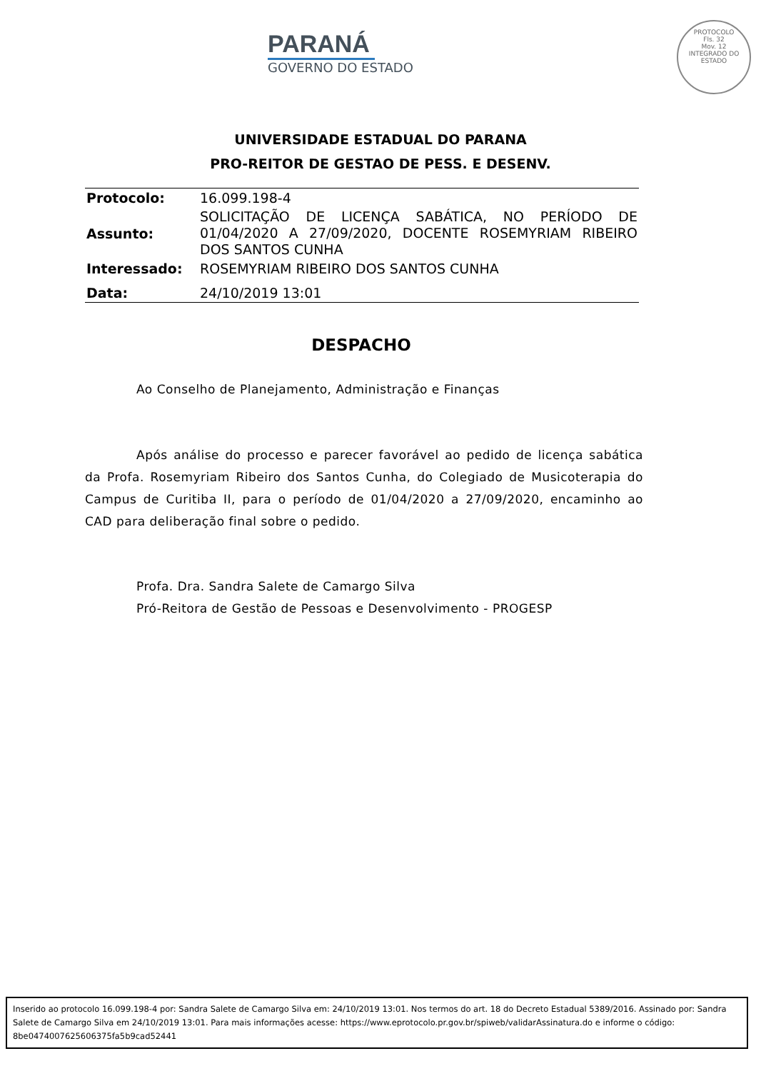PARANÁ
GOVERNO DO ESTADO
PROTOCOLO
Fls. 32
Mov. 12
INTEGRADO DO ESTADO
UNIVERSIDADE ESTADUAL DO PARANA
PRO-REITOR DE GESTAO DE PESS. E DESENV.
| Protocolo: | 16.099.198-4 |
| Assunto: | SOLICITAÇÃO DE LICENÇA SABÁTICA, NO PERÍODO DE 01/04/2020 A 27/09/2020, DOCENTE ROSEMYRIAM RIBEIRO DOS SANTOS CUNHA |
| Interessado: | ROSEMYRIAM RIBEIRO DOS SANTOS CUNHA |
| Data: | 24/10/2019 13:01 |
DESPACHO
Ao Conselho de Planejamento, Administração e Finanças
Após análise do processo e parecer favorável ao pedido de licença sabática da Profa. Rosemyriam Ribeiro dos Santos Cunha, do Colegiado de Musicoterapia do Campus de Curitiba II, para o período de 01/04/2020 a 27/09/2020, encaminho ao CAD para deliberação final sobre o pedido.
Profa. Dra. Sandra Salete de Camargo Silva
Pró-Reitora de Gestão de Pessoas e Desenvolvimento - PROGESP
Inserido ao protocolo 16.099.198-4 por: Sandra Salete de Camargo Silva em: 24/10/2019 13:01. Nos termos do art. 18 do Decreto Estadual 5389/2016. Assinado por: Sandra Salete de Camargo Silva em 24/10/2019 13:01. Para mais informações acesse: https://www.eprotocolo.pr.gov.br/spiweb/validarAssinatura.do e informe o código: 8be0474007625606375fa5b9cad52441